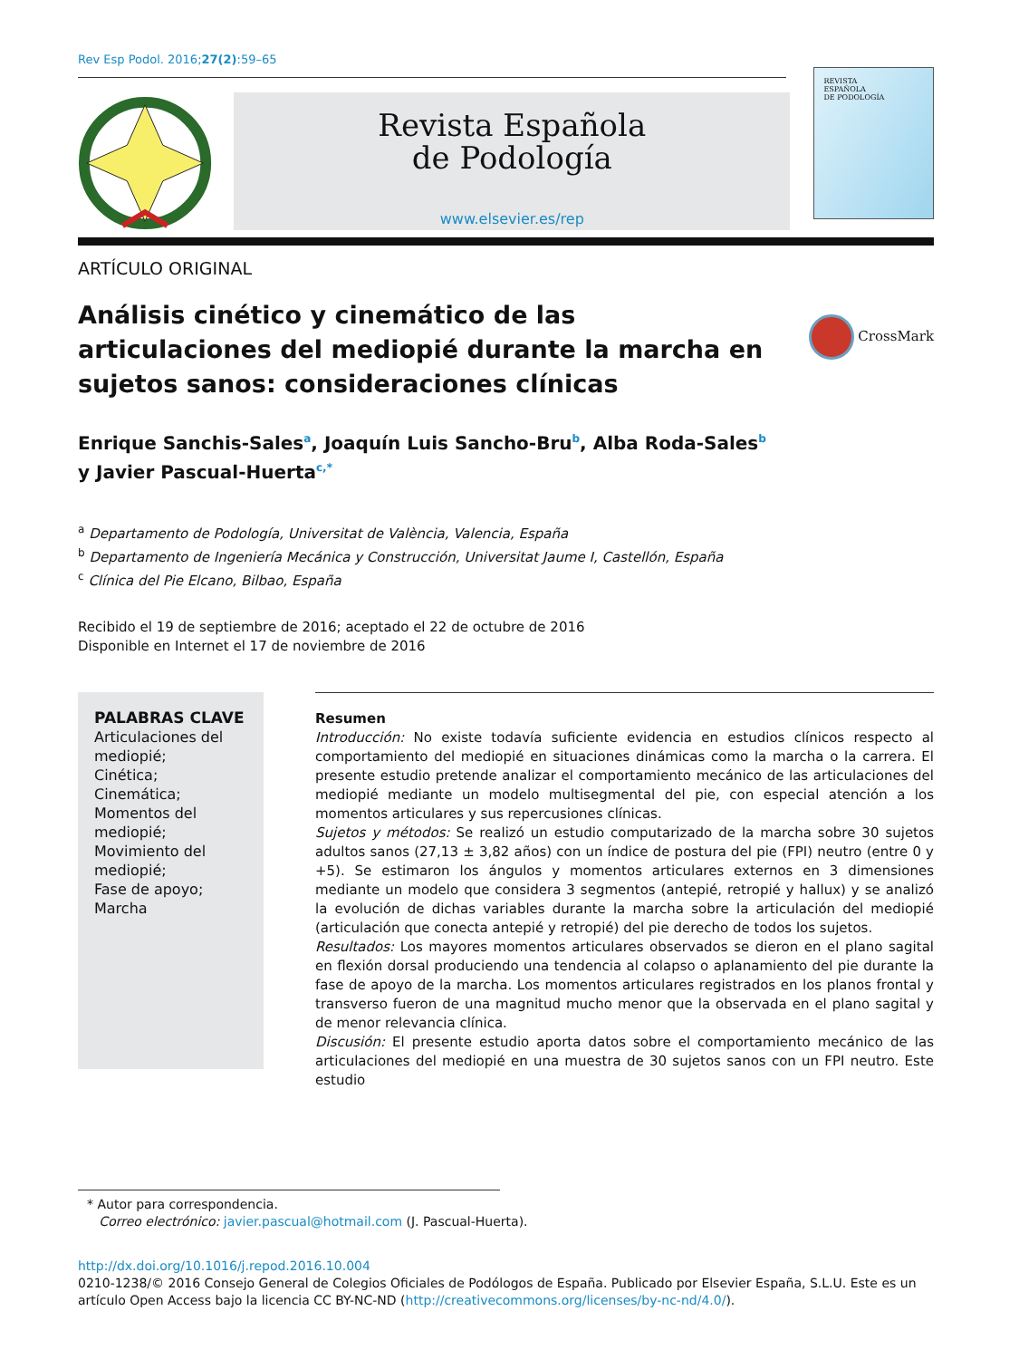Rev Esp Podol. 2016;27(2):59–65
Revista Española
de Podología
www.elsevier.es/rep
REVISTA
ESPAÑOLA
DE PODOLOGÍA
ARTÍCULO ORIGINAL
Análisis cinético y cinemático de las articulaciones del mediopié durante la marcha en sujetos sanos: consideraciones clínicas
CrossMark
Enrique Sanchis-Sales<sup>a</sup>, Joaquín Luis Sancho-Bru<sup>b</sup>, Alba Roda-Sales<sup>b</sup>
y Javier Pascual-Huerta<sup>c,*</sup>
<sup>a</sup> Departamento de Podología, Universitat de València, Valencia, España
<sup>b</sup> Departamento de Ingeniería Mecánica y Construcción, Universitat Jaume I, Castellón, España
<sup>c</sup> Clínica del Pie Elcano, Bilbao, España
Recibido el 19 de septiembre de 2016; aceptado el 22 de octubre de 2016
Disponible en Internet el 17 de noviembre de 2016
PALABRAS CLAVE
Articulaciones del mediopié;
Cinética;
Cinemática;
Momentos del mediopié;
Movimiento del mediopié;
Fase de apoyo;
Marcha
Resumen
Introducción: No existe todavía suficiente evidencia en estudios clínicos respecto al comportamiento del mediopié en situaciones dinámicas como la marcha o la carrera. El presente estudio pretende analizar el comportamiento mecánico de las articulaciones del mediopié mediante un modelo multisegmental del pie, con especial atención a los momentos articulares y sus repercusiones clínicas.
Sujetos y métodos: Se realizó un estudio computarizado de la marcha sobre 30 sujetos adultos sanos (27,13 ± 3,82 años) con un índice de postura del pie (FPI) neutro (entre 0 y +5). Se estimaron los ángulos y momentos articulares externos en 3 dimensiones mediante un modelo que considera 3 segmentos (antepié, retropié y hallux) y se analizó la evolución de dichas variables durante la marcha sobre la articulación del mediopié (articulación que conecta antepié y retropié) del pie derecho de todos los sujetos.
Resultados: Los mayores momentos articulares observados se dieron en el plano sagital en flexión dorsal produciendo una tendencia al colapso o aplanamiento del pie durante la fase de apoyo de la marcha. Los momentos articulares registrados en los planos frontal y transverso fueron de una magnitud mucho menor que la observada en el plano sagital y de menor relevancia clínica.
Discusión: El presente estudio aporta datos sobre el comportamiento mecánico de las articulaciones del mediopié en una muestra de 30 sujetos sanos con un FPI neutro. Este estudio
* Autor para correspondencia.
Correo electrónico: javier.pascual@hotmail.com (J. Pascual-Huerta).
http://dx.doi.org/10.1016/j.repod.2016.10.004
0210-1238/© 2016 Consejo General de Colegios Oficiales de Podólogos de España. Publicado por Elsevier España, S.L.U. Este es un artículo Open Access bajo la licencia CC BY-NC-ND (http://creativecommons.org/licenses/by-nc-nd/4.0/).